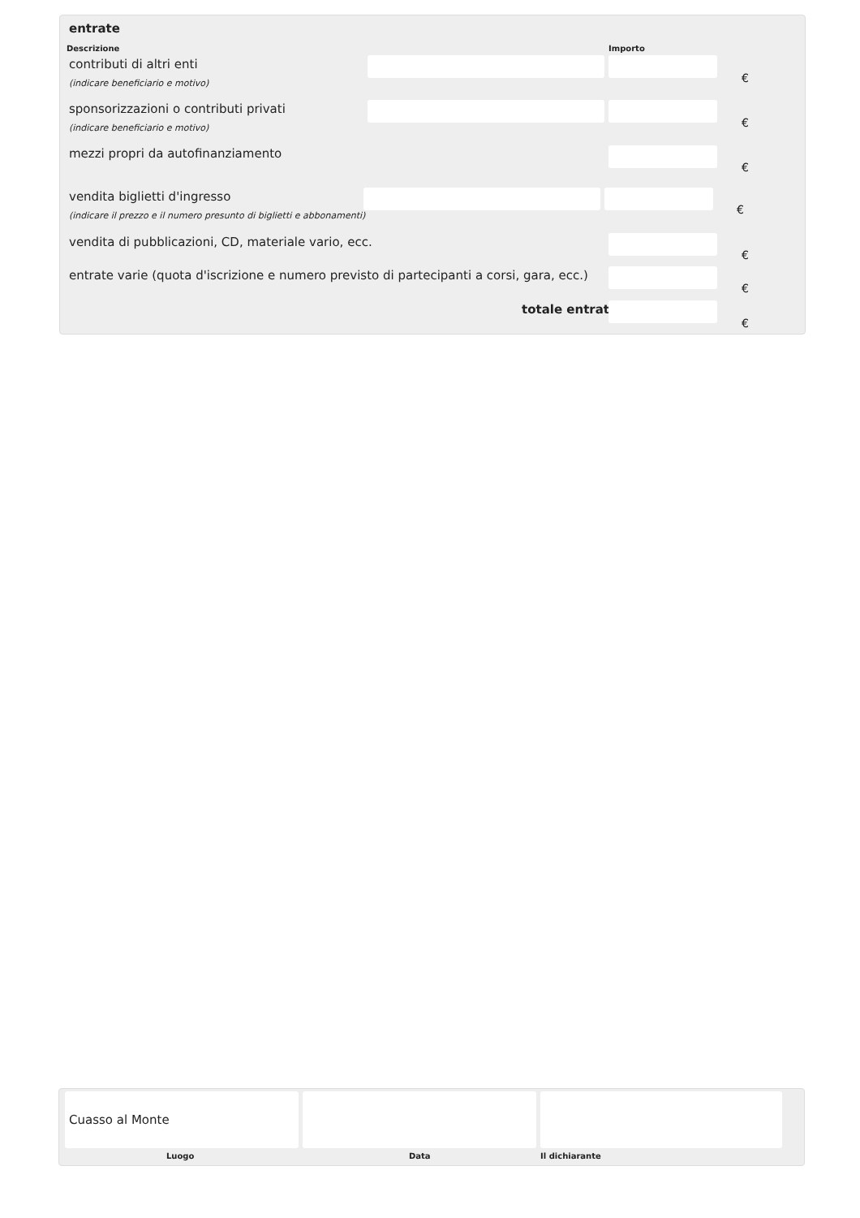entrate
Descrizione Importo
contributi di altri enti
(indicare beneficiario e motivo)
€
sponsorizzazioni o contributi privati
(indicare beneficiario e motivo)
€
mezzi propri da autofinanziamento
€
vendita biglietti d'ingresso
(indicare il prezzo e il numero presunto di biglietti e abbonamenti)
€
vendita di pubblicazioni, CD, materiale vario, ecc.
€
entrate varie (quota d'iscrizione e numero previsto di partecipanti a corsi, gara, ecc.)
€
totale entrate
€
Cuasso al Monte
Luogo Data Il dichiarante